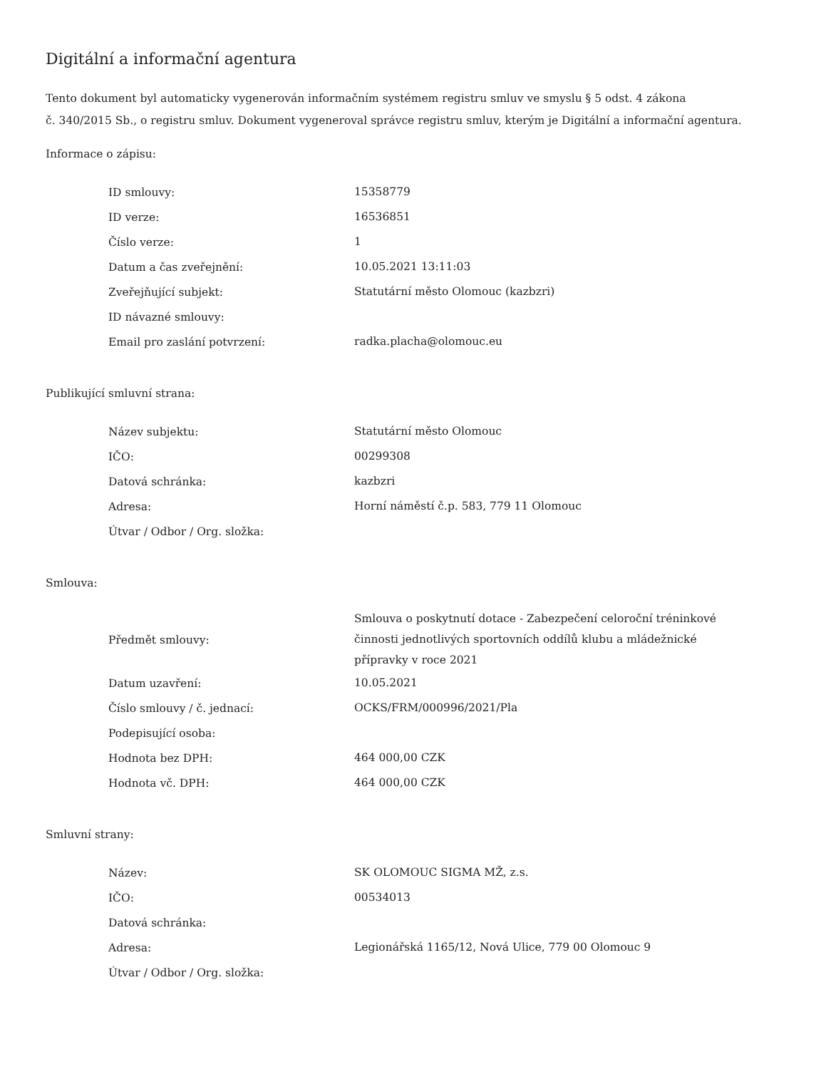Digitální a informační agentura
Tento dokument byl automaticky vygenerován informačním systémem registru smluv ve smyslu § 5 odst. 4 zákona
č. 340/2015 Sb., o registru smluv. Dokument vygeneroval správce registru smluv, kterým je Digitální a informační agentura.
Informace o zápisu:
| ID smlouvy: | 15358779 |
| ID verze: | 16536851 |
| Číslo verze: | 1 |
| Datum a čas zveřejnění: | 10.05.2021 13:11:03 |
| Zveřejňující subjekt: | Statutární město Olomouc (kazbzri) |
| ID návazné smlouvy: | |
| Email pro zaslání potvrzení: | radka.placha@olomouc.eu |
Publikující smluvní strana:
| Název subjektu: | Statutární město Olomouc |
| IČO: | 00299308 |
| Datová schránka: | kazbzri |
| Adresa: | Horní náměstí č.p. 583, 779 11 Olomouc |
| Útvar / Odbor / Org. složka: | |
Smlouva:
| Předmět smlouvy: | Smlouva o poskytnutí dotace - Zabezpečení celoroční tréninkové činnosti jednotlivých sportovních oddílů klubu a mládežnické přípravky v roce 2021 |
| Datum uzavření: | 10.05.2021 |
| Číslo smlouvy / č. jednací: | OCKS/FRM/000996/2021/Pla |
| Podepisující osoba: | |
| Hodnota bez DPH: | 464 000,00 CZK |
| Hodnota vč. DPH: | 464 000,00 CZK |
Smluvní strany:
| Název: | SK OLOMOUC SIGMA MŽ, z.s. |
| IČO: | 00534013 |
| Datová schránka: | |
| Adresa: | Legionářská 1165/12, Nová Ulice, 779 00 Olomouc 9 |
| Útvar / Odbor / Org. složka: | |